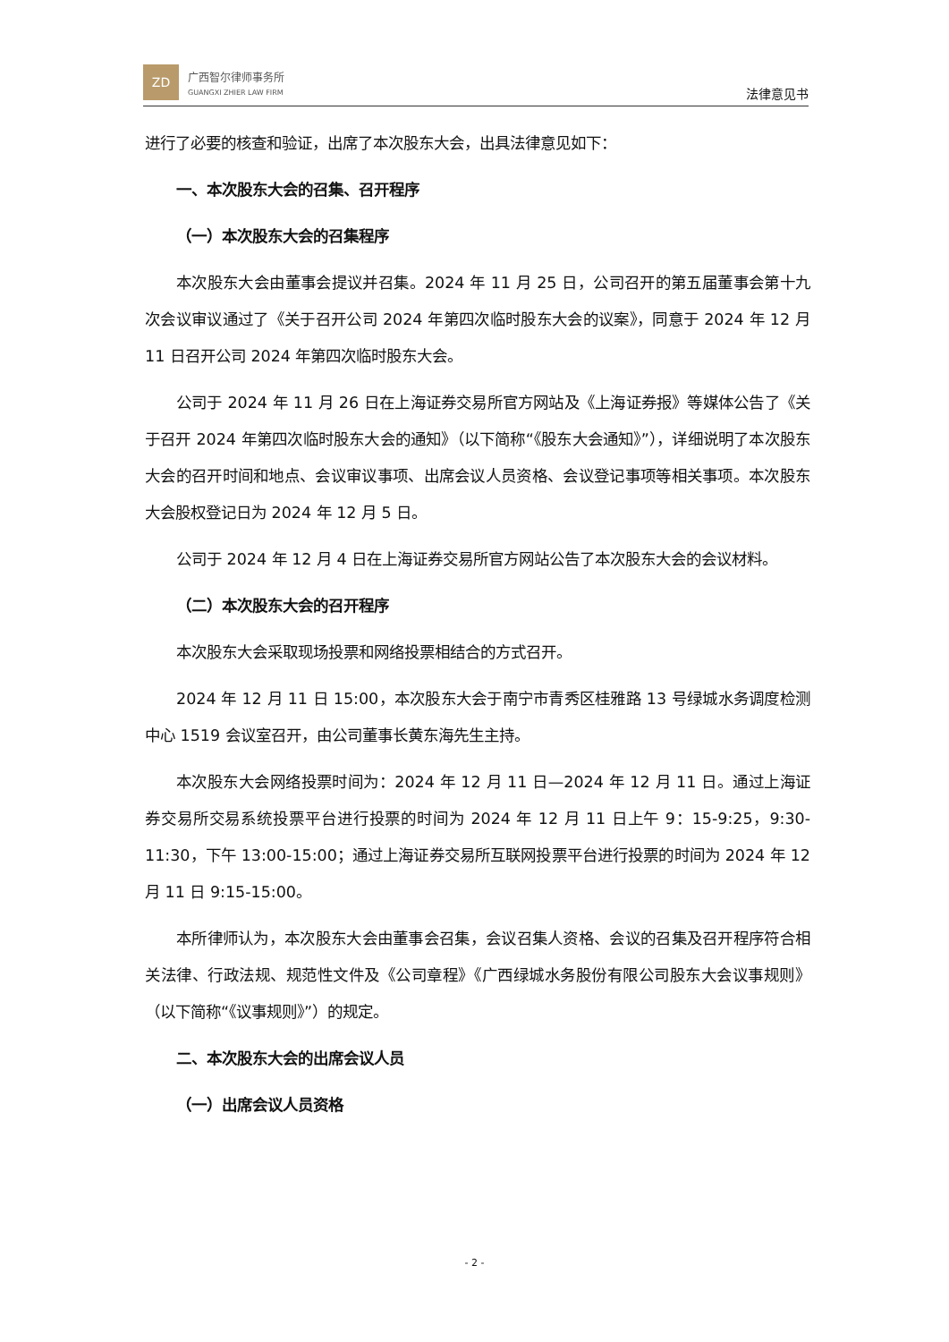ZD
广西智尔律师事务所
GUANGXI ZHIER LAW FIRM
法律意见书
进行了必要的核查和验证，出席了本次股东大会，出具法律意见如下：
一、本次股东大会的召集、召开程序
（一）本次股东大会的召集程序
本次股东大会由董事会提议并召集。2024 年 11 月 25 日，公司召开的第五届董事会第十九次会议审议通过了《关于召开公司 2024 年第四次临时股东大会的议案》，同意于 2024 年 12 月 11 日召开公司 2024 年第四次临时股东大会。
公司于 2024 年 11 月 26 日在上海证券交易所官方网站及《上海证券报》等媒体公告了《关于召开 2024 年第四次临时股东大会的通知》（以下简称“《股东大会通知》”），详细说明了本次股东大会的召开时间和地点、会议审议事项、出席会议人员资格、会议登记事项等相关事项。本次股东大会股权登记日为 2024 年 12 月 5 日。
公司于 2024 年 12 月 4 日在上海证券交易所官方网站公告了本次股东大会的会议材料。
（二）本次股东大会的召开程序
本次股东大会采取现场投票和网络投票相结合的方式召开。
2024 年 12 月 11 日 15:00，本次股东大会于南宁市青秀区桂雅路 13 号绿城水务调度检测中心 1519 会议室召开，由公司董事长黄东海先生主持。
本次股东大会网络投票时间为：2024 年 12 月 11 日—2024 年 12 月 11 日。通过上海证券交易所交易系统投票平台进行投票的时间为 2024 年 12 月 11 日上午 9：15-9:25，9:30-11:30，下午 13:00-15:00；通过上海证券交易所互联网投票平台进行投票的时间为 2024 年 12 月 11 日 9:15-15:00。
本所律师认为，本次股东大会由董事会召集，会议召集人资格、会议的召集及召开程序符合相关法律、行政法规、规范性文件及《公司章程》《广西绿城水务股份有限公司股东大会议事规则》（以下简称“《议事规则》”）的规定。
二、本次股东大会的出席会议人员
（一）出席会议人员资格
- 2 -